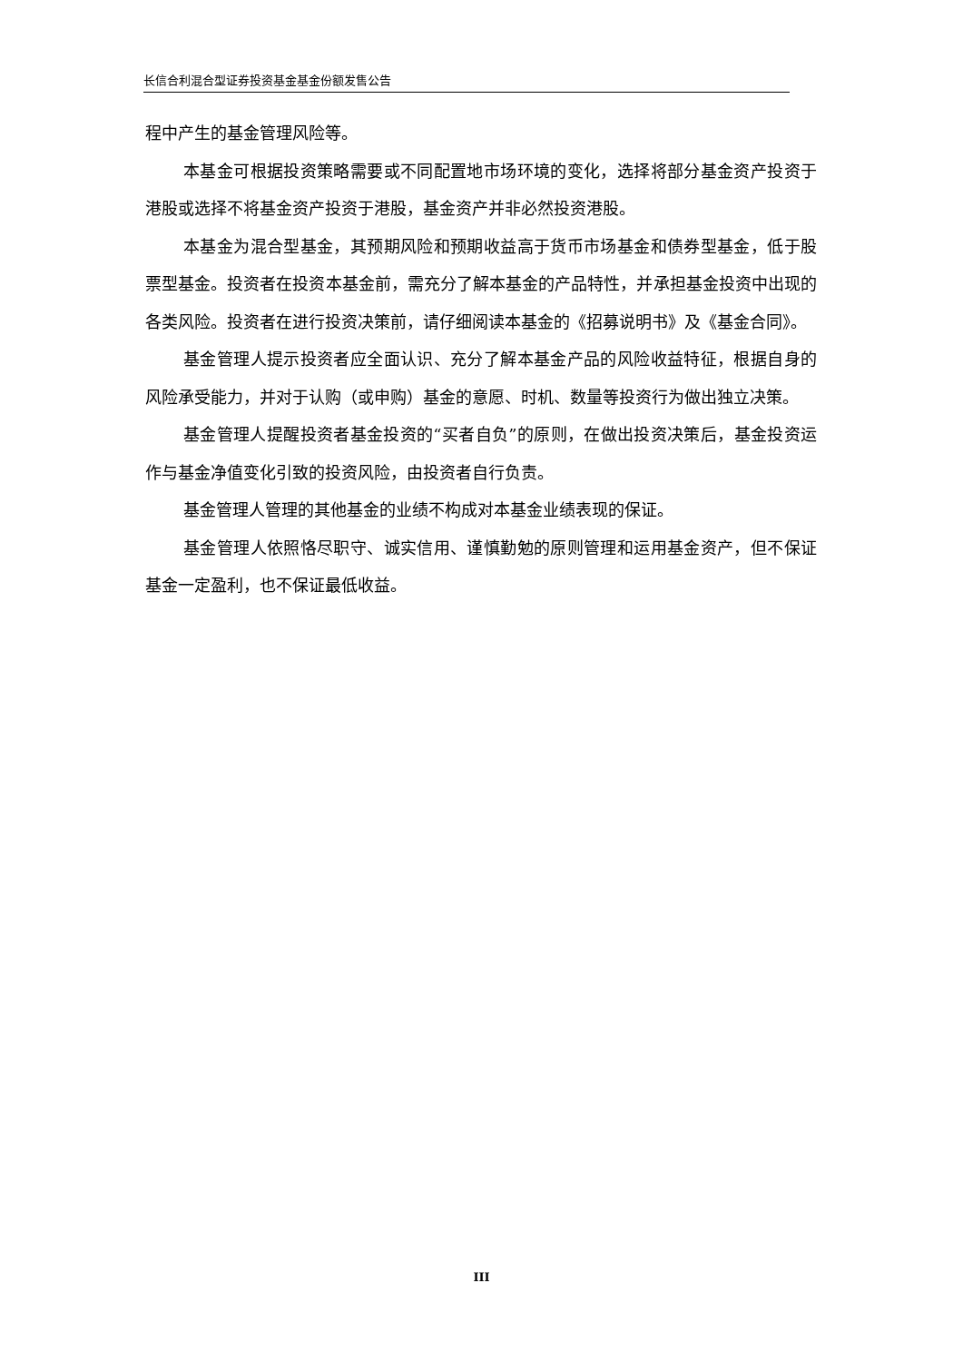长信合利混合型证券投资基金基金份额发售公告
程中产生的基金管理风险等。
本基金可根据投资策略需要或不同配置地市场环境的变化，选择将部分基金资产投资于港股或选择不将基金资产投资于港股，基金资产并非必然投资港股。
本基金为混合型基金，其预期风险和预期收益高于货币市场基金和债券型基金，低于股票型基金。投资者在投资本基金前，需充分了解本基金的产品特性，并承担基金投资中出现的各类风险。投资者在进行投资决策前，请仔细阅读本基金的《招募说明书》及《基金合同》。
基金管理人提示投资者应全面认识、充分了解本基金产品的风险收益特征，根据自身的风险承受能力，并对于认购（或申购）基金的意愿、时机、数量等投资行为做出独立决策。
基金管理人提醒投资者基金投资的“买者自负”的原则，在做出投资决策后，基金投资运作与基金净值变化引致的投资风险，由投资者自行负责。
基金管理人管理的其他基金的业绩不构成对本基金业绩表现的保证。
基金管理人依照恪尽职守、诚实信用、谨慎勤勉的原则管理和运用基金资产，但不保证基金一定盈利，也不保证最低收益。
III